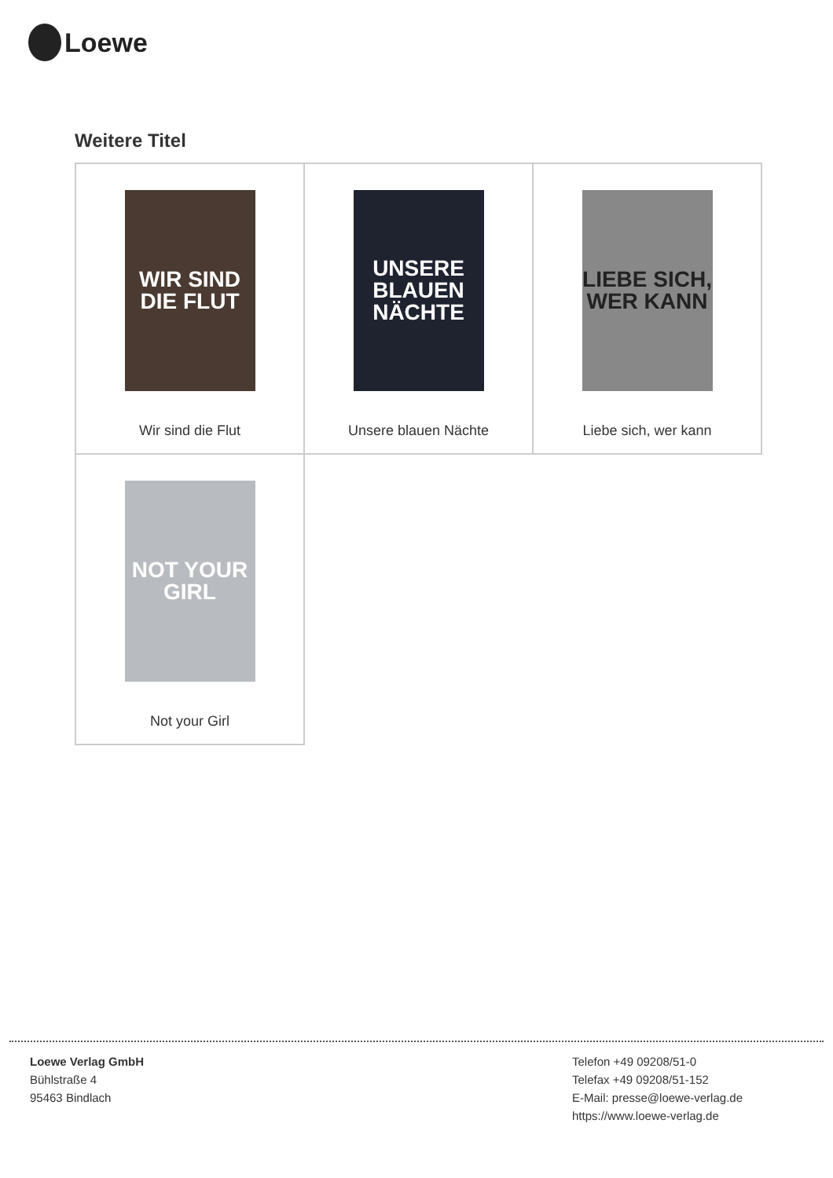Loewe
Weitere Titel
| WIR SIND DIE FLUT Wir sind die Flut | UNSERE BLAUEN NÄCHTE Unsere blauen Nächte | LIEBE SICH, WER KANN Liebe sich, wer kann |
| NOT YOUR GIRL Not your Girl | | |
Loewe Verlag GmbH
Bühlstraße 4
95463 Bindlach
Telefon +49 09208/51-0
Telefax +49 09208/51-152
E-Mail: presse@loewe-verlag.de
https://www.loewe-verlag.de